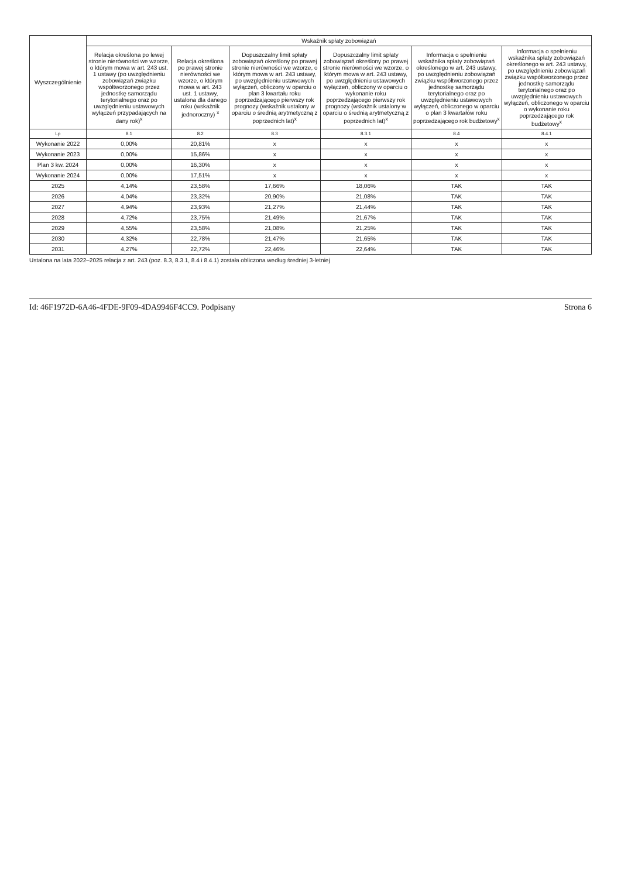| Wyszczególnienie | Wskaźnik spłaty zobowiązań | | | | | |
| --- | --- | --- | --- | --- | --- | --- |
| | Relacja określona po lewej stronie nierówności we wzorze, o którym mowa w art. 243 ust. 1 ustawy (po uwzględnieniu zobowiązań związku współtworzonego przez jednostkę samorządu terytorialnego oraz po uwzględnieniu ustawowych wyłączeń przypadających na dany rok)<sup>x</sup> | Relacja określona po prawej stronie nierówności we wzorze, o którym mowa w art. 243 ust. 1 ustawy, ustalona dla danego roku (wskaźnik jednoroczny) <sup>x</sup> | Dopuszczalny limit spłaty zobowiązań określony po prawej stronie nierówności we wzorze, o którym mowa w art. 243 ustawy, po uwzględnieniu ustawowych wyłączeń, obliczony w oparciu o plan 3 kwartału roku poprzedzającego pierwszy rok prognozy (wskaźnik ustalony w oparciu o średnią arytmetyczną z poprzednich lat)<sup>x</sup> | Dopuszczalny limit spłaty zobowiązań określony po prawej stronie nierówności we wzorze, o którym mowa w art. 243 ustawy, po uwzględnieniu ustawowych wyłączeń, obliczony w oparciu o wykonanie roku poprzedzającego pierwszy rok prognozy (wskaźnik ustalony w oparciu o średnią arytmetyczną z poprzednich lat)<sup>x</sup> | Informacja o spełnieniu wskaźnika spłaty zobowiązań określonego w art. 243 ustawy, po uwzględnieniu zobowiązań związku współtworzonego przez jednostkę samorządu terytorialnego oraz po uwzględnieniu ustawowych wyłączeń, obliczonego w oparciu o plan 3 kwartałów roku poprzedzającego rok budżetowy<sup>x</sup> | Informacja o spełnieniu wskaźnika spłaty zobowiązań określonego w art. 243 ustawy, po uwzględnieniu zobowiązań związku współtworzonego przez jednostkę samorządu terytorialnego oraz po uwzględnieniu ustawowych wyłączeń, obliczonego w oparciu o wykonanie roku poprzedzającego rok budżetowy<sup>x</sup> |
| Lp | 8.1 | 8.2 | 8.3 | 8.3.1 | 8.4 | 8.4.1 |
| Wykonanie 2022 | 0,00% | 20,81% | x | x | x | x |
| Wykonanie 2023 | 0,00% | 15,86% | x | x | x | x |
| Plan 3 kw. 2024 | 0,00% | 16,30% | x | x | x | x |
| Wykonanie 2024 | 0,00% | 17,51% | x | x | x | x |
| 2025 | 4,14% | 23,58% | 17,66% | 18,06% | TAK | TAK |
| 2026 | 4,04% | 23,32% | 20,90% | 21,08% | TAK | TAK |
| 2027 | 4,94% | 23,93% | 21,27% | 21,44% | TAK | TAK |
| 2028 | 4,72% | 23,75% | 21,49% | 21,67% | TAK | TAK |
| 2029 | 4,55% | 23,58% | 21,08% | 21,25% | TAK | TAK |
| 2030 | 4,32% | 22,78% | 21,47% | 21,65% | TAK | TAK |
| 2031 | 4,27% | 22,72% | 22,46% | 22,64% | TAK | TAK |
Ustalona na lata 2022–2025 relacja z art. 243 (poz. 8.3, 8.3.1, 8.4 i 8.4.1) została obliczona według średniej 3-letniej
Id: 46F1972D-6A46-4FDE-9F09-4DA9946F4CC9. Podpisany Strona 6